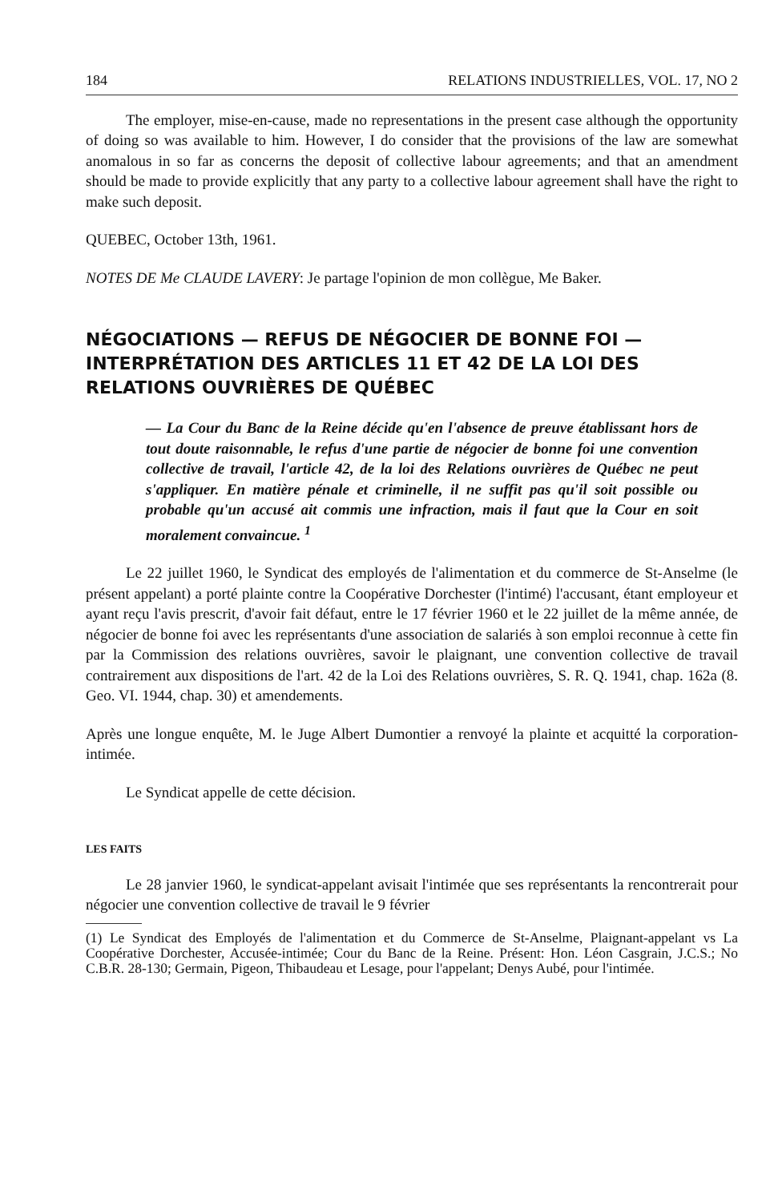184 RELATIONS INDUSTRIELLES, VOL. 17, NO 2
The employer, mise-en-cause, made no representations in the present case although the opportunity of doing so was available to him. However, I do consider that the provisions of the law are somewhat anomalous in so far as concerns the deposit of collective labour agreements; and that an amendment should be made to provide explicitly that any party to a collective labour agreement shall have the right to make such deposit.
QUEBEC, October 13th, 1961.
NOTES DE Me CLAUDE LAVERY: Je partage l'opinion de mon collègue, Me Baker.
NÉGOCIATIONS — REFUS DE NÉGOCIER DE BONNE FOI — INTERPRÉTATION DES ARTICLES 11 ET 42 DE LA LOI DES RELATIONS OUVRIÈRES DE QUÉBEC
— La Cour du Banc de la Reine décide qu'en l'absence de preuve établissant hors de tout doute raisonnable, le refus d'une partie de négocier de bonne foi une convention collective de travail, l'article 42, de la loi des Relations ouvrières de Québec ne peut s'appliquer. En matière pénale et criminelle, il ne suffit pas qu'il soit possible ou probable qu'un accusé ait commis une infraction, mais il faut que la Cour en soit moralement convaincue. <sup>1</sup>
Le 22 juillet 1960, le Syndicat des employés de l'alimentation et du commerce de St-Anselme (le présent appelant) a porté plainte contre la Coopérative Dorchester (l'intimé) l'accusant, étant employeur et ayant reçu l'avis prescrit, d'avoir fait défaut, entre le 17 février 1960 et le 22 juillet de la même année, de négocier de bonne foi avec les représentants d'une association de salariés à son emploi reconnue à cette fin par la Commission des relations ouvrières, savoir le plaignant, une convention collective de travail contrairement aux dispositions de l'art. 42 de la Loi des Relations ouvrières, S. R. Q. 1941, chap. 162a (8. Geo. VI. 1944, chap. 30) et amendements.
Après une longue enquête, M. le Juge Albert Dumontier a renvoyé la plainte et acquitté la corporation-intimée.
Le Syndicat appelle de cette décision.
LES FAITS
Le 28 janvier 1960, le syndicat-appelant avisait l'intimée que ses représentants la rencontrerait pour négocier une convention collective de travail le 9 février
(1) Le Syndicat des Employés de l'alimentation et du Commerce de St-Anselme, Plaignant-appelant vs La Coopérative Dorchester, Accusée-intimée; Cour du Banc de la Reine. Présent: Hon. Léon Casgrain, J.C.S.; No C.B.R. 28-130; Germain, Pigeon, Thibaudeau et Lesage, pour l'appelant; Denys Aubé, pour l'intimée.